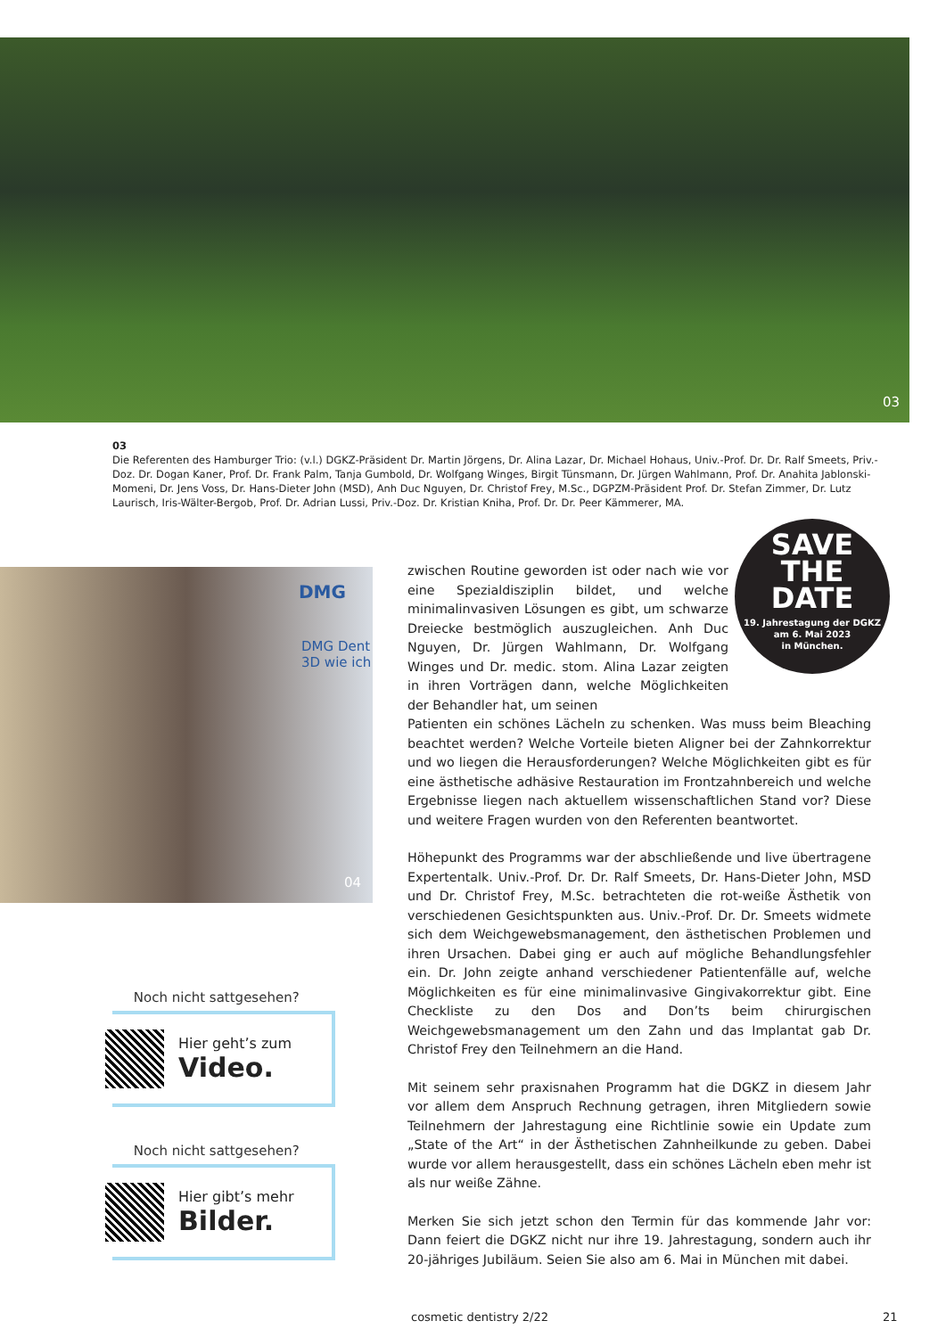03
03
Die Referenten des Hamburger Trio: (v.l.) DGKZ-Präsident Dr. Martin Jörgens, Dr. Alina Lazar, Dr. Michael Hohaus, Univ.-Prof. Dr. Dr. Ralf Smeets, Priv.-Doz. Dr. Dogan Kaner, Prof. Dr. Frank Palm, Tanja Gumbold, Dr. Wolfgang Winges, Birgit Tünsmann, Dr. Jürgen Wahlmann, Prof. Dr. Anahita Jablonski-Momeni, Dr. Jens Voss, Dr. Hans-Dieter John (MSD), Anh Duc Nguyen, Dr. Christof Frey, M.Sc., DGPZM-Präsident Prof. Dr. Stefan Zimmer, Dr. Lutz Laurisch, Iris-Wälter-Bergob, Prof. Dr. Adrian Lussi, Priv.-Doz. Dr. Kristian Kniha, Prof. Dr. Dr. Peer Kämmerer, MA.
SAVE
THE
DATE
19. Jahrestagung der DGKZ
am 6. Mai 2023
in München.
DMG
DMG Dent
3D wie ich
04
zwischen Routine geworden ist oder nach wie vor eine Spezialdisziplin bildet, und welche minimalinvasiven Lösungen es gibt, um schwarze Dreiecke bestmöglich auszugleichen. Anh Duc Nguyen, Dr. Jürgen Wahlmann, Dr. Wolfgang Winges und Dr. medic. stom. Alina Lazar zeigten in ihren Vorträgen dann, welche Möglichkeiten der Behandler hat, um seinen
Patienten ein schönes Lächeln zu schenken. Was muss beim Bleaching beachtet werden? Welche Vorteile bieten Aligner bei der Zahnkorrektur und wo liegen die Herausforderungen? Welche Möglichkeiten gibt es für eine ästhetische adhäsive Restauration im Frontzahnbereich und welche Ergebnisse liegen nach aktuellem wissenschaftlichen Stand vor? Diese und weitere Fragen wurden von den Referenten beantwortet.
Höhepunkt des Programms war der abschließende und live übertragene Expertentalk. Univ.-Prof. Dr. Dr. Ralf Smeets, Dr. Hans-Dieter John, MSD und Dr. Christof Frey, M.Sc. betrachteten die rot-weiße Ästhetik von verschiedenen Gesichtspunkten aus. Univ.-Prof. Dr. Dr. Smeets widmete sich dem Weichgewebsmanagement, den ästhetischen Problemen und ihren Ursachen. Dabei ging er auch auf mögliche Behandlungsfehler ein. Dr. John zeigte anhand verschiedener Patientenfälle auf, welche Möglichkeiten es für eine minimalinvasive Gingivakorrektur gibt. Eine Checkliste zu den Dos and Don’ts beim chirurgischen Weichgewebsmanagement um den Zahn und das Implantat gab Dr. Christof Frey den Teilnehmern an die Hand.
Mit seinem sehr praxisnahen Programm hat die DGKZ in diesem Jahr vor allem dem Anspruch Rechnung getragen, ihren Mitgliedern sowie Teilnehmern der Jahrestagung eine Richtlinie sowie ein Update zum „State of the Art“ in der Ästhetischen Zahnheilkunde zu geben. Dabei wurde vor allem herausgestellt, dass ein schönes Lächeln eben mehr ist als nur weiße Zähne.
Merken Sie sich jetzt schon den Termin für das kommende Jahr vor: Dann feiert die DGKZ nicht nur ihre 19. Jahrestagung, sondern auch ihr 20-jähriges Jubiläum. Seien Sie also am 6. Mai in München mit dabei.
Noch nicht sattgesehen?
Hier geht’s zum
Video.
Noch nicht sattgesehen?
Hier gibt’s mehr
Bilder.
cosmetic dentistry 2/22 21